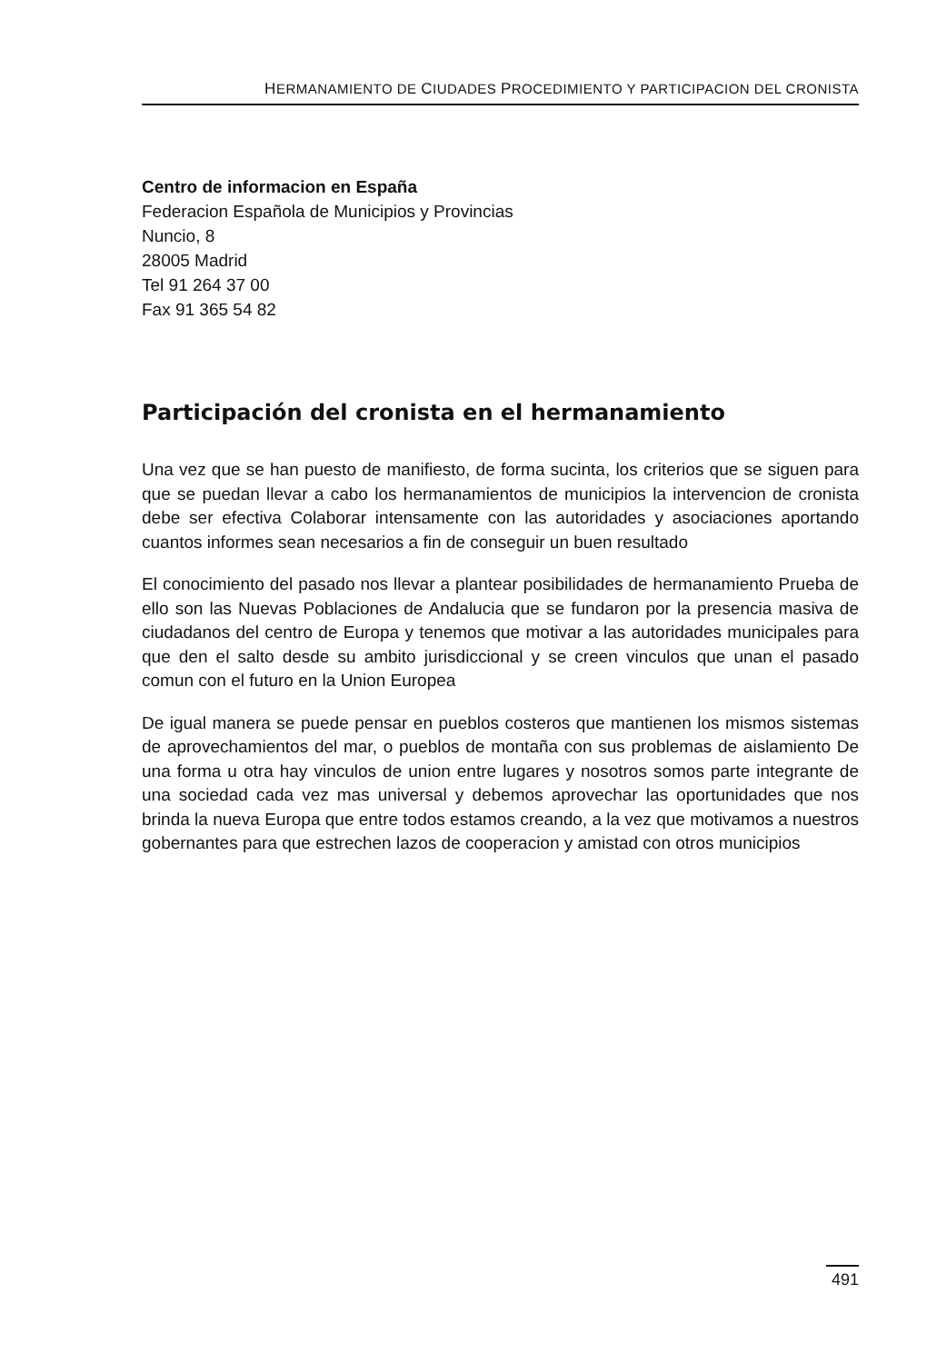HERMANAMIENTO DE CIUDADES PROCEDIMIENTO Y PARTICIPACION DEL CRONISTA
Centro de informacion en España
Federacion Española de Municipios y Provincias
Nuncio, 8
28005 Madrid
Tel 91 264 37 00
Fax 91 365 54 82
Participación del cronista en el hermanamiento
Una vez que se han puesto de manifiesto, de forma sucinta, los criterios que se siguen para que se puedan llevar a cabo los hermanamientos de municipios la intervencion de cronista debe ser efectiva Colaborar intensamente con las autoridades y asociaciones aportando cuantos informes sean necesarios a fin de conseguir un buen resultado
El conocimiento del pasado nos llevar a plantear posibilidades de hermanamiento Prueba de ello son las Nuevas Poblaciones de Andalucia que se fundaron por la presencia masiva de ciudadanos del centro de Europa y tenemos que motivar a las autoridades municipales para que den el salto desde su ambito jurisdiccional y se creen vinculos que unan el pasado comun con el futuro en la Union Europea
De igual manera se puede pensar en pueblos costeros que mantienen los mismos sistemas de aprovechamientos del mar, o pueblos de montaña con sus problemas de aislamiento De una forma u otra hay vinculos de union entre lugares y nosotros somos parte integrante de una sociedad cada vez mas universal y debemos aprovechar las oportunidades que nos brinda la nueva Europa que entre todos estamos creando, a la vez que motivamos a nuestros gobernantes para que estrechen lazos de cooperacion y amistad con otros municipios
491